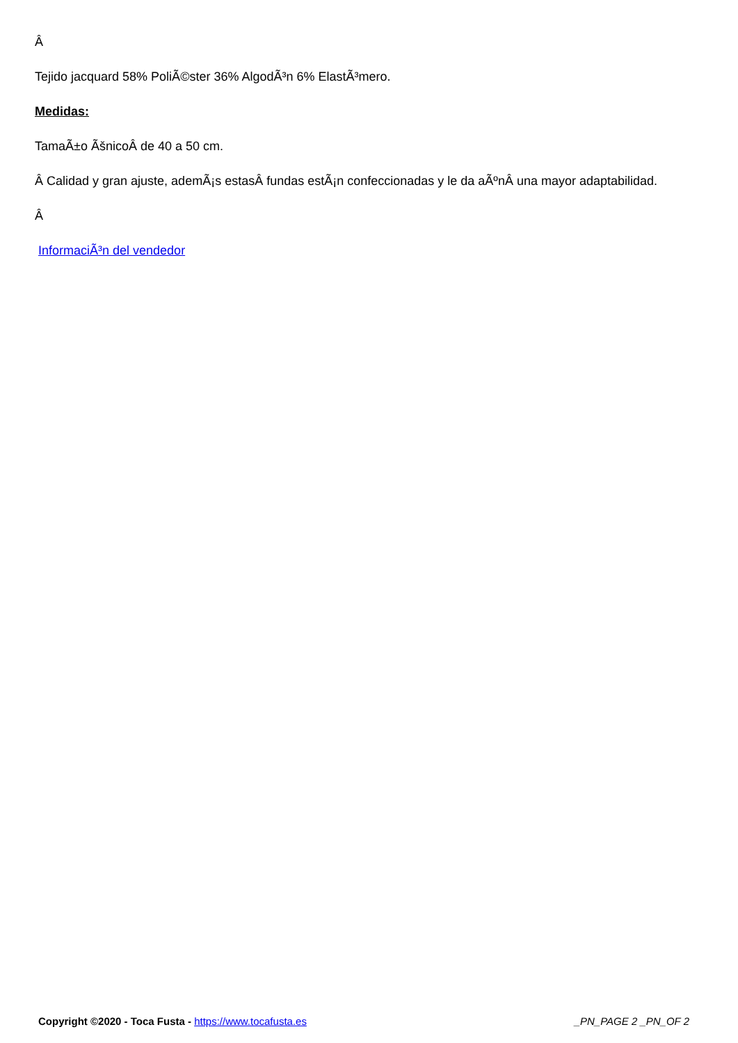Â
Tejido jacquard 58% PoliÃ©ster 36% AlgodÃ³n 6% ElastÃ³mero.
Medidas:
TamaÃ±o ÃšnicoÂ de 40 a 50 cm.
Â Calidad y gran ajuste, ademÃ¡s estasÂ fundas estÃ¡n confeccionadas y le da aÃºnÂ una mayor adaptabilidad.
Â
InformaciÃ³n del vendedor
Copyright ©2020 - Toca Fusta - https://www.tocafusta.es _PN_PAGE 2 _PN_OF 2